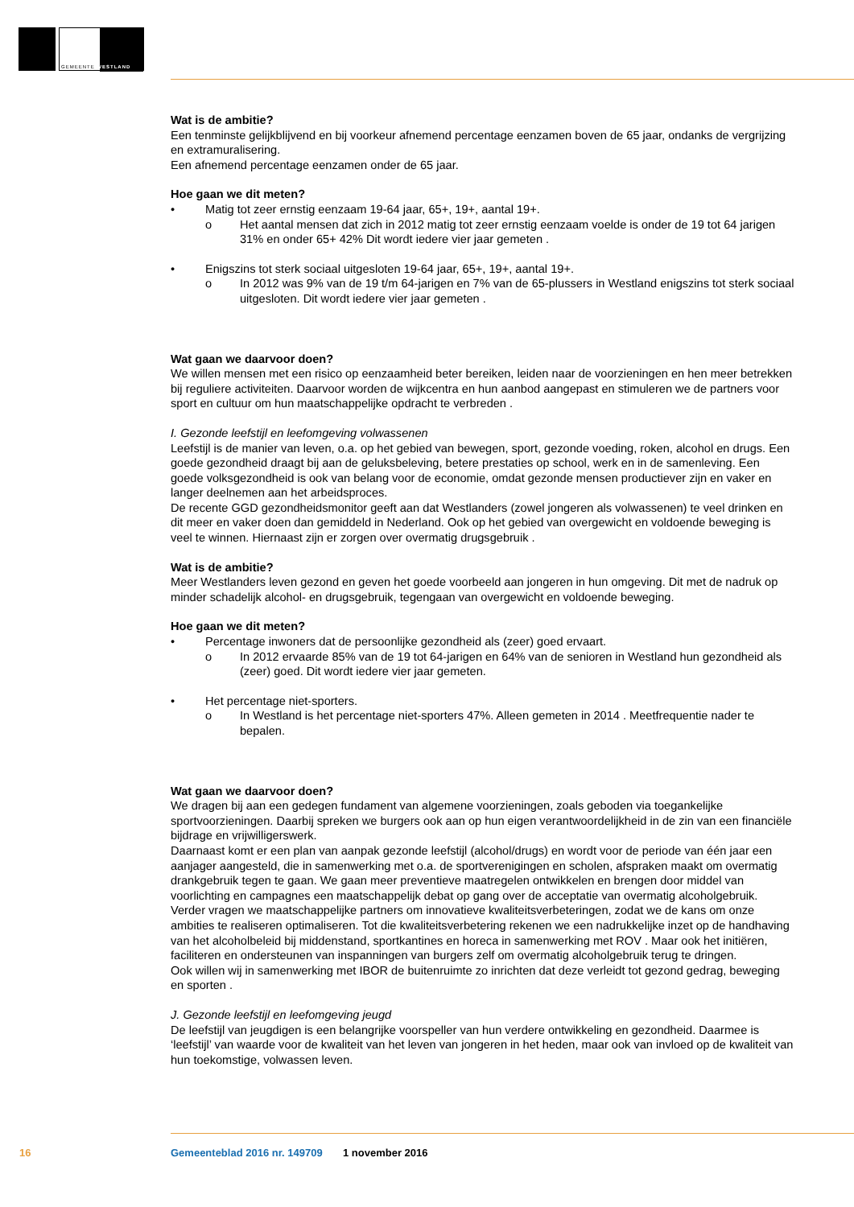GEMEENTE WESTLAND
Wat is de ambitie?
Een tenminste gelijkblijvend en bij voorkeur afnemend percentage eenzamen boven de 65 jaar, ondanks de vergrijzing en extramuralisering.
Een afnemend percentage eenzamen onder de 65 jaar.
Hoe gaan we dit meten?
• Matig tot zeer ernstig eenzaam 19-64 jaar, 65+, 19+, aantal 19+.
o Het aantal mensen dat zich in 2012 matig tot zeer ernstig eenzaam voelde is onder de 19 tot 64 jarigen 31% en onder 65+ 42% Dit wordt iedere vier jaar gemeten .
• Enigszins tot sterk sociaal uitgesloten 19-64 jaar, 65+, 19+, aantal 19+.
o In 2012 was 9% van de 19 t/m 64-jarigen en 7% van de 65-plussers in Westland enigszins tot sterk sociaal uitgesloten. Dit wordt iedere vier jaar gemeten .
Wat gaan we daarvoor doen?
We willen mensen met een risico op eenzaamheid beter bereiken, leiden naar de voorzieningen en hen meer betrekken bij reguliere activiteiten. Daarvoor worden de wijkcentra en hun aanbod aangepast en stimuleren we de partners voor sport en cultuur om hun maatschappelijke opdracht te verbreden .
I. Gezonde leefstijl en leefomgeving volwassenen
Leefstijl is de manier van leven, o.a. op het gebied van bewegen, sport, gezonde voeding, roken, alcohol en drugs. Een goede gezondheid draagt bij aan de geluksbeleving, betere prestaties op school, werk en in de samenleving. Een goede volksgezondheid is ook van belang voor de economie, omdat gezonde mensen productiever zijn en vaker en langer deelnemen aan het arbeidsproces.
De recente GGD gezondheidsmonitor geeft aan dat Westlanders (zowel jongeren als volwassenen) te veel drinken en dit meer en vaker doen dan gemiddeld in Nederland. Ook op het gebied van overgewicht en voldoende beweging is veel te winnen. Hiernaast zijn er zorgen over overmatig drugsgebruik .
Wat is de ambitie?
Meer Westlanders leven gezond en geven het goede voorbeeld aan jongeren in hun omgeving. Dit met de nadruk op minder schadelijk alcohol- en drugsgebruik, tegengaan van overgewicht en voldoende beweging.
Hoe gaan we dit meten?
• Percentage inwoners dat de persoonlijke gezondheid als (zeer) goed ervaart.
o In 2012 ervaarde 85% van de 19 tot 64-jarigen en 64% van de senioren in Westland hun gezondheid als (zeer) goed. Dit wordt iedere vier jaar gemeten.
• Het percentage niet-sporters.
o In Westland is het percentage niet-sporters 47%. Alleen gemeten in 2014 . Meetfrequentie nader te bepalen.
Wat gaan we daarvoor doen?
We dragen bij aan een gedegen fundament van algemene voorzieningen, zoals geboden via toegankelijke sportvoorzieningen. Daarbij spreken we burgers ook aan op hun eigen verantwoordelijkheid in de zin van een financiële bijdrage en vrijwilligerswerk.
Daarnaast komt er een plan van aanpak gezonde leefstijl (alcohol/drugs) en wordt voor de periode van één jaar een aanjager aangesteld, die in samenwerking met o.a. de sportverenigingen en scholen, afspraken maakt om overmatig drankgebruik tegen te gaan. We gaan meer preventieve maatregelen ontwikkelen en brengen door middel van voorlichting en campagnes een maatschappelijk debat op gang over de acceptatie van overmatig alcoholgebruik.
Verder vragen we maatschappelijke partners om innovatieve kwaliteitsverbeteringen, zodat we de kans om onze ambities te realiseren optimaliseren. Tot die kwaliteitsverbetering rekenen we een nadrukkelijke inzet op de handhaving van het alcoholbeleid bij middenstand, sportkantines en horeca in samenwerking met ROV . Maar ook het initiëren, faciliteren en ondersteunen van inspanningen van burgers zelf om overmatig alcoholgebruik terug te dringen.
Ook willen wij in samenwerking met IBOR de buitenruimte zo inrichten dat deze verleidt tot gezond gedrag, beweging en sporten .
J. Gezonde leefstijl en leefomgeving jeugd
De leefstijl van jeugdigen is een belangrijke voorspeller van hun verdere ontwikkeling en gezondheid. Daarmee is ‘leefstijl’ van waarde voor de kwaliteit van het leven van jongeren in het heden, maar ook van invloed op de kwaliteit van hun toekomstige, volwassen leven.
16 Gemeenteblad 2016 nr. 149709 1 november 2016